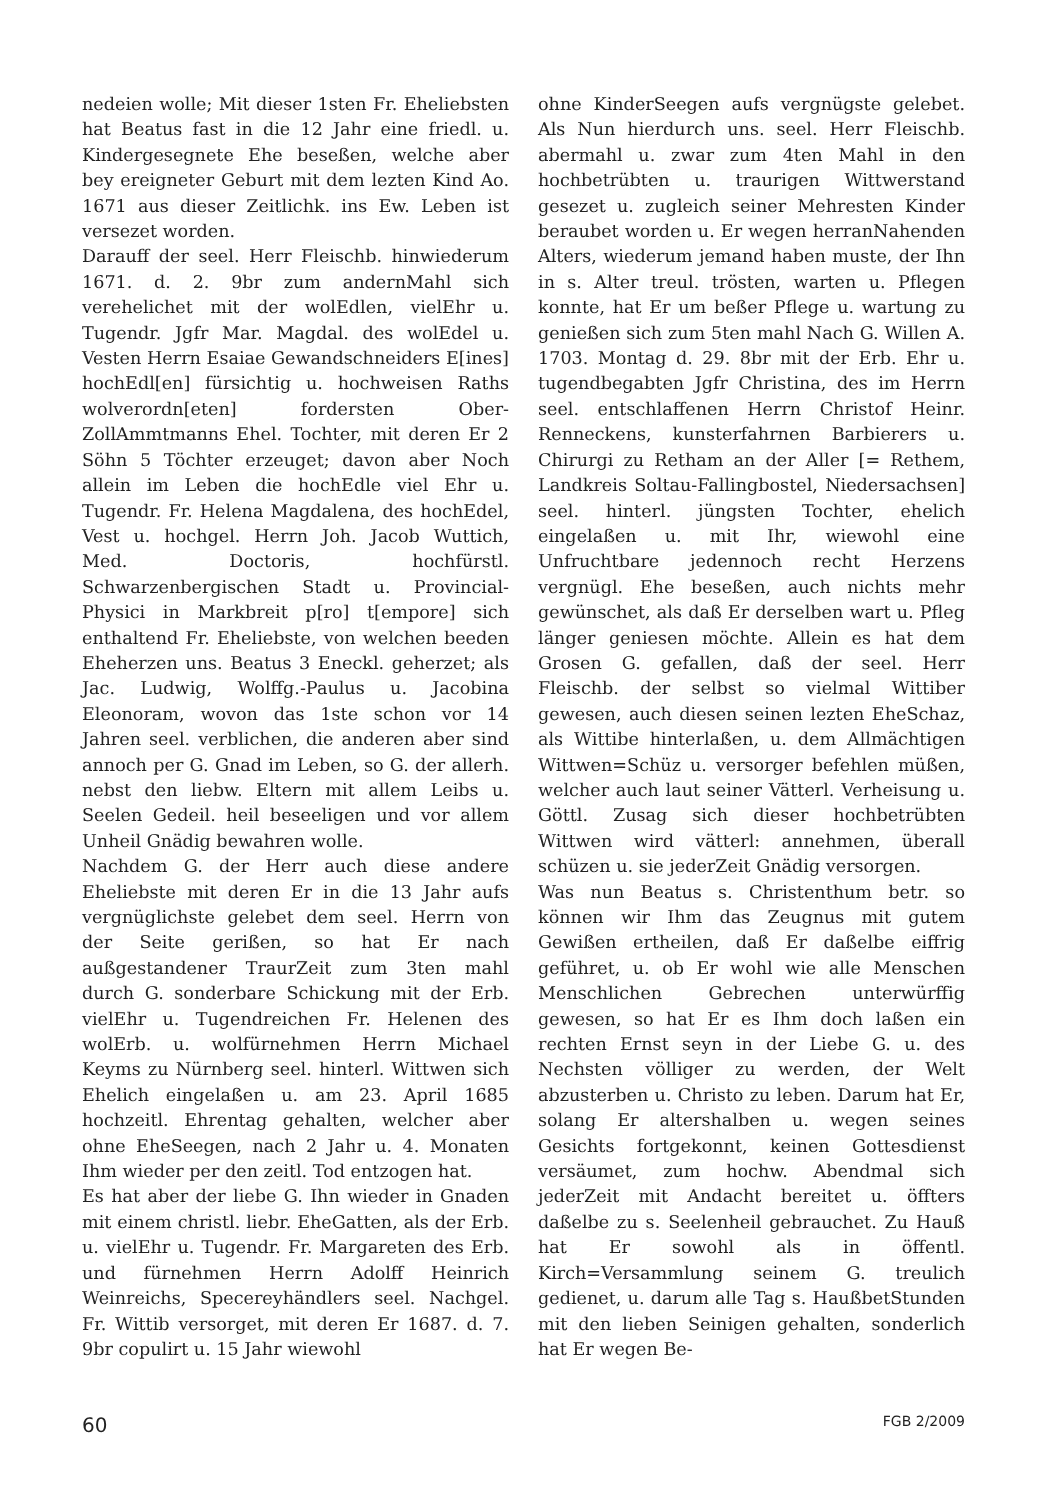nedeien wolle; Mit dieser 1sten Fr. Eheliebsten hat Beatus fast in die 12 Jahr eine friedl. u. Kindergesegnete Ehe beseßen, welche aber bey ereigneter Geburt mit dem lezten Kind Ao. 1671 aus dieser Zeitlichk. ins Ew. Leben ist versezet worden.
Darauff der seel. Herr Fleischb. hinwiederum 1671. d. 2. 9br zum andernMahl sich verehelichet mit der wolEdlen, vielEhr u. Tugendr. Jgfr Mar. Magdal. des wolEdel u. Vesten Herrn Esaiae Gewandschneiders E[ines] hochEdl[en] fürsichtig u. hochweisen Raths wolverordn[eten] fordersten Ober-ZollAmmtmanns Ehel. Tochter, mit deren Er 2 Söhn 5 Töchter erzeuget; davon aber Noch allein im Leben die hochEdle viel Ehr u. Tugendr. Fr. Helena Magdalena, des hochEdel, Vest u. hochgel. Herrn Joh. Jacob Wuttich, Med. Doctoris, hochfürstl. Schwarzenbergischen Stadt u. Provincial-Physici in Markbreit p[ro] t[empore] sich enthaltend Fr. Eheliebste, von welchen beeden Eheherzen uns. Beatus 3 Eneckl. geherzet; als Jac. Ludwig, Wolffg.-Paulus u. Jacobina Eleonoram, wovon das 1ste schon vor 14 Jahren seel. verblichen, die anderen aber sind annoch per G. Gnad im Leben, so G. der allerh. nebst den liebw. Eltern mit allem Leibs u. Seelen Gedeil. heil beseeligen und vor allem Unheil Gnädig bewahren wolle.
Nachdem G. der Herr auch diese andere Eheliebste mit deren Er in die 13 Jahr aufs vergnüglichste gelebet dem seel. Herrn von der Seite gerißen, so hat Er nach außgestandener TraurZeit zum 3ten mahl durch G. sonderbare Schickung mit der Erb. vielEhr u. Tugendreichen Fr. Helenen des wolErb. u. wolfürnehmen Herrn Michael Keyms zu Nürnberg seel. hinterl. Wittwen sich Ehelich eingelaßen u. am 23. April 1685 hochzeitl. Ehrentag gehalten, welcher aber ohne EheSeegen, nach 2 Jahr u. 4. Monaten Ihm wieder per den zeitl. Tod entzogen hat.
Es hat aber der liebe G. Ihn wieder in Gnaden mit einem christl. liebr. EheGatten, als der Erb. u. vielEhr u. Tugendr. Fr. Margareten des Erb. und fürnehmen Herrn Adolff Heinrich Weinreichs, Specereyhändlers seel. Nachgel. Fr. Wittib versorget, mit deren Er 1687. d. 7. 9br copulirt u. 15 Jahr wiewohl
ohne KinderSeegen aufs vergnügste gelebet. Als Nun hierdurch uns. seel. Herr Fleischb. abermahl u. zwar zum 4ten Mahl in den hochbetrübten u. traurigen Wittwerstand gesezet u. zugleich seiner Mehresten Kinder beraubet worden u. Er wegen herranNahenden Alters, wiederum jemand haben muste, der Ihn in s. Alter treul. trösten, warten u. Pflegen konnte, hat Er um beßer Pflege u. wartung zu genießen sich zum 5ten mahl Nach G. Willen A. 1703. Montag d. 29. 8br mit der Erb. Ehr u. tugendbegabten Jgfr Christina, des im Herrn seel. entschlaffenen Herrn Christof Heinr. Renneckens, kunsterfahrnen Barbierers u. Chirurgi zu Retham an der Aller [= Rethem, Landkreis Soltau-Fallingbostel, Niedersachsen] seel. hinterl. jüngsten Tochter, ehelich eingelaßen u. mit Ihr, wiewohl eine Unfruchtbare jedennoch recht Herzens vergnügl. Ehe beseßen, auch nichts mehr gewünschet, als daß Er derselben wart u. Pfleg länger geniesen möchte. Allein es hat dem Grosen G. gefallen, daß der seel. Herr Fleischb. der selbst so vielmal Wittiber gewesen, auch diesen seinen lezten EheSchaz, als Wittibe hinterlaßen, u. dem Allmächtigen Wittwen=Schüz u. versorger befehlen müßen, welcher auch laut seiner Vätterl. Verheisung u. Göttl. Zusag sich dieser hochbetrübten Wittwen wird vätterl: annehmen, überall schüzen u. sie jederZeit Gnädig versorgen.
Was nun Beatus s. Christenthum betr. so können wir Ihm das Zeugnus mit gutem Gewißen ertheilen, daß Er daßelbe eiffrig geführet, u. ob Er wohl wie alle Menschen Menschlichen Gebrechen unterwürffig gewesen, so hat Er es Ihm doch laßen ein rechten Ernst seyn in der Liebe G. u. des Nechsten völliger zu werden, der Welt abzusterben u. Christo zu leben. Darum hat Er, solang Er altershalben u. wegen seines Gesichts fortgekonnt, keinen Gottesdienst versäumet, zum hochw. Abendmal sich jederZeit mit Andacht bereitet u. öffters daßelbe zu s. Seelenheil gebrauchet. Zu Hauß hat Er sowohl als in öffentl. Kirch=Versammlung seinem G. treulich gedienet, u. darum alle Tag s. HaußbetStunden mit den lieben Seinigen gehalten, sonderlich hat Er wegen Be-
60 FGB 2/2009